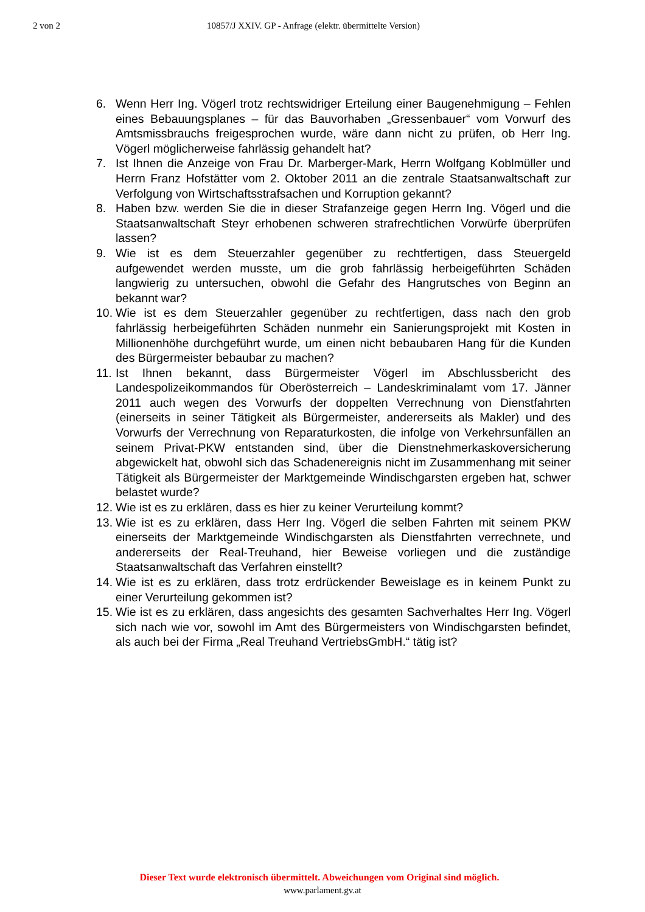2 von 2 10857/J XXIV. GP - Anfrage (elektr. übermittelte Version)
6. Wenn Herr Ing. Vögerl trotz rechtswidriger Erteilung einer Baugenehmigung – Fehlen eines Bebauungsplanes – für das Bauvorhaben „Gressenbauer“ vom Vorwurf des Amtsmissbrauchs freigesprochen wurde, wäre dann nicht zu prüfen, ob Herr Ing. Vögerl möglicherweise fahrlässig gehandelt hat?
7. Ist Ihnen die Anzeige von Frau Dr. Marberger-Mark, Herrn Wolfgang Koblmüller und Herrn Franz Hofstätter vom 2. Oktober 2011 an die zentrale Staatsanwaltschaft zur Verfolgung von Wirtschaftsstrafsachen und Korruption gekannt?
8. Haben bzw. werden Sie die in dieser Strafanzeige gegen Herrn Ing. Vögerl und die Staatsanwaltschaft Steyr erhobenen schweren strafrechtlichen Vorwürfe überprüfen lassen?
9. Wie ist es dem Steuerzahler gegenüber zu rechtfertigen, dass Steuergeld aufgewendet werden musste, um die grob fahrlässig herbeigeführten Schäden langwierig zu untersuchen, obwohl die Gefahr des Hangrutsches von Beginn an bekannt war?
10. Wie ist es dem Steuerzahler gegenüber zu rechtfertigen, dass nach den grob fahrlässig herbeigeführten Schäden nunmehr ein Sanierungsprojekt mit Kosten in Millionenhöhe durchgeführt wurde, um einen nicht bebaubaren Hang für die Kunden des Bürgermeister bebaubar zu machen?
11. Ist Ihnen bekannt, dass Bürgermeister Vögerl im Abschlussbericht des Landespolizeikommandos für Oberösterreich – Landeskriminalamt vom 17. Jänner 2011 auch wegen des Vorwurfs der doppelten Verrechnung von Dienstfahrten (einerseits in seiner Tätigkeit als Bürgermeister, andererseits als Makler) und des Vorwurfs der Verrechnung von Reparaturkosten, die infolge von Verkehrsunfällen an seinem Privat-PKW entstanden sind, über die Dienstnehmerkaskoversicherung abgewickelt hat, obwohl sich das Schadenereignis nicht im Zusammenhang mit seiner Tätigkeit als Bürgermeister der Marktgemeinde Windischgarsten ergeben hat, schwer belastet wurde?
12. Wie ist es zu erklären, dass es hier zu keiner Verurteilung kommt?
13. Wie ist es zu erklären, dass Herr Ing. Vögerl die selben Fahrten mit seinem PKW einerseits der Marktgemeinde Windischgarsten als Dienstfahrten verrechnete, und andererseits der Real-Treuhand, hier Beweise vorliegen und die zuständige Staatsanwaltschaft das Verfahren einstellt?
14. Wie ist es zu erklären, dass trotz erdrückender Beweislage es in keinem Punkt zu einer Verurteilung gekommen ist?
15. Wie ist es zu erklären, dass angesichts des gesamten Sachverhaltes Herr Ing. Vögerl sich nach wie vor, sowohl im Amt des Bürgermeisters von Windischgarsten befindet, als auch bei der Firma „Real Treuhand VertriebsGmbH.“ tätig ist?
Dieser Text wurde elektronisch übermittelt. Abweichungen vom Original sind möglich.
www.parlament.gv.at